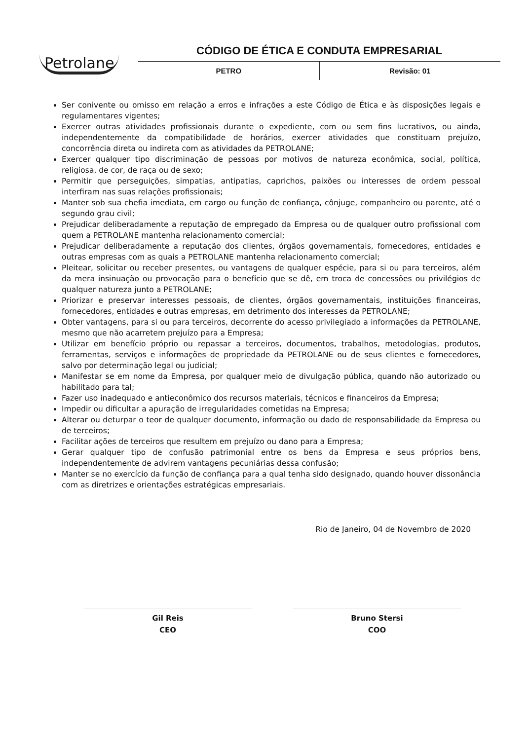Petrolane
CÓDIGO DE ÉTICA E CONDUTA EMPRESARIAL
PETRO Revisão: 01
Ser conivente ou omisso em relação a erros e infrações a este Código de Ética e às disposições legais e regulamentares vigentes;
Exercer outras atividades profissionais durante o expediente, com ou sem fins lucrativos, ou ainda, independentemente da compatibilidade de horários, exercer atividades que constituam prejuízo, concorrência direta ou indireta com as atividades da PETROLANE;
Exercer qualquer tipo discriminação de pessoas por motivos de natureza econômica, social, política, religiosa, de cor, de raça ou de sexo;
Permitir que perseguições, simpatias, antipatias, caprichos, paixões ou interesses de ordem pessoal interfiram nas suas relações profissionais;
Manter sob sua chefia imediata, em cargo ou função de confiança, cônjuge, companheiro ou parente, até o segundo grau civil;
Prejudicar deliberadamente a reputação de empregado da Empresa ou de qualquer outro profissional com quem a PETROLANE mantenha relacionamento comercial;
Prejudicar deliberadamente a reputação dos clientes, órgãos governamentais, fornecedores, entidades e outras empresas com as quais a PETROLANE mantenha relacionamento comercial;
Pleitear, solicitar ou receber presentes, ou vantagens de qualquer espécie, para si ou para terceiros, além da mera insinuação ou provocação para o benefício que se dê, em troca de concessões ou privilégios de qualquer natureza junto a PETROLANE;
Priorizar e preservar interesses pessoais, de clientes, órgãos governamentais, instituições financeiras, fornecedores, entidades e outras empresas, em detrimento dos interesses da PETROLANE;
Obter vantagens, para si ou para terceiros, decorrente do acesso privilegiado a informações da PETROLANE, mesmo que não acarretem prejuízo para a Empresa;
Utilizar em benefício próprio ou repassar a terceiros, documentos, trabalhos, metodologias, produtos, ferramentas, serviços e informações de propriedade da PETROLANE ou de seus clientes e fornecedores, salvo por determinação legal ou judicial;
Manifestar se em nome da Empresa, por qualquer meio de divulgação pública, quando não autorizado ou habilitado para tal;
Fazer uso inadequado e antieconômico dos recursos materiais, técnicos e financeiros da Empresa;
Impedir ou dificultar a apuração de irregularidades cometidas na Empresa;
Alterar ou deturpar o teor de qualquer documento, informação ou dado de responsabilidade da Empresa ou de terceiros;
Facilitar ações de terceiros que resultem em prejuízo ou dano para a Empresa;
Gerar qualquer tipo de confusão patrimonial entre os bens da Empresa e seus próprios bens, independentemente de advirem vantagens pecuniárias dessa confusão;
Manter se no exercício da função de confiança para a qual tenha sido designado, quando houver dissonância com as diretrizes e orientações estratégicas empresariais.
Rio de Janeiro, 04 de Novembro de 2020
Gil Reis
CEO
Bruno Stersi
COO